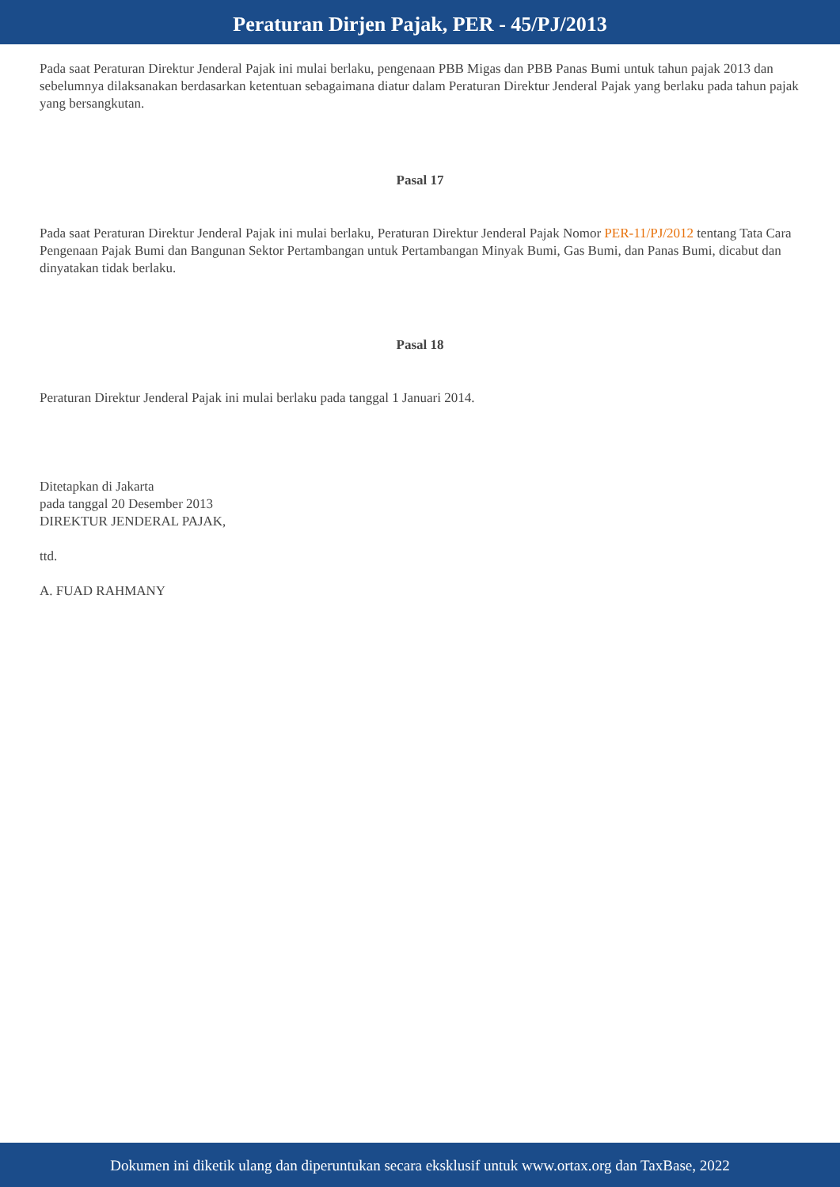Peraturan Dirjen Pajak, PER - 45/PJ/2013
Pada saat Peraturan Direktur Jenderal Pajak ini mulai berlaku, pengenaan PBB Migas dan PBB Panas Bumi untuk tahun pajak 2013 dan sebelumnya dilaksanakan berdasarkan ketentuan sebagaimana diatur dalam Peraturan Direktur Jenderal Pajak yang berlaku pada tahun pajak yang bersangkutan.
Pasal 17
Pada saat Peraturan Direktur Jenderal Pajak ini mulai berlaku, Peraturan Direktur Jenderal Pajak Nomor PER-11/PJ/2012 tentang Tata Cara Pengenaan Pajak Bumi dan Bangunan Sektor Pertambangan untuk Pertambangan Minyak Bumi, Gas Bumi, dan Panas Bumi, dicabut dan dinyatakan tidak berlaku.
Pasal 18
Peraturan Direktur Jenderal Pajak ini mulai berlaku pada tanggal 1 Januari 2014.
Ditetapkan di Jakarta
pada tanggal 20 Desember 2013
DIREKTUR JENDERAL PAJAK,
ttd.
A. FUAD RAHMANY
Dokumen ini diketik ulang dan diperuntukan secara eksklusif untuk www.ortax.org dan TaxBase, 2022